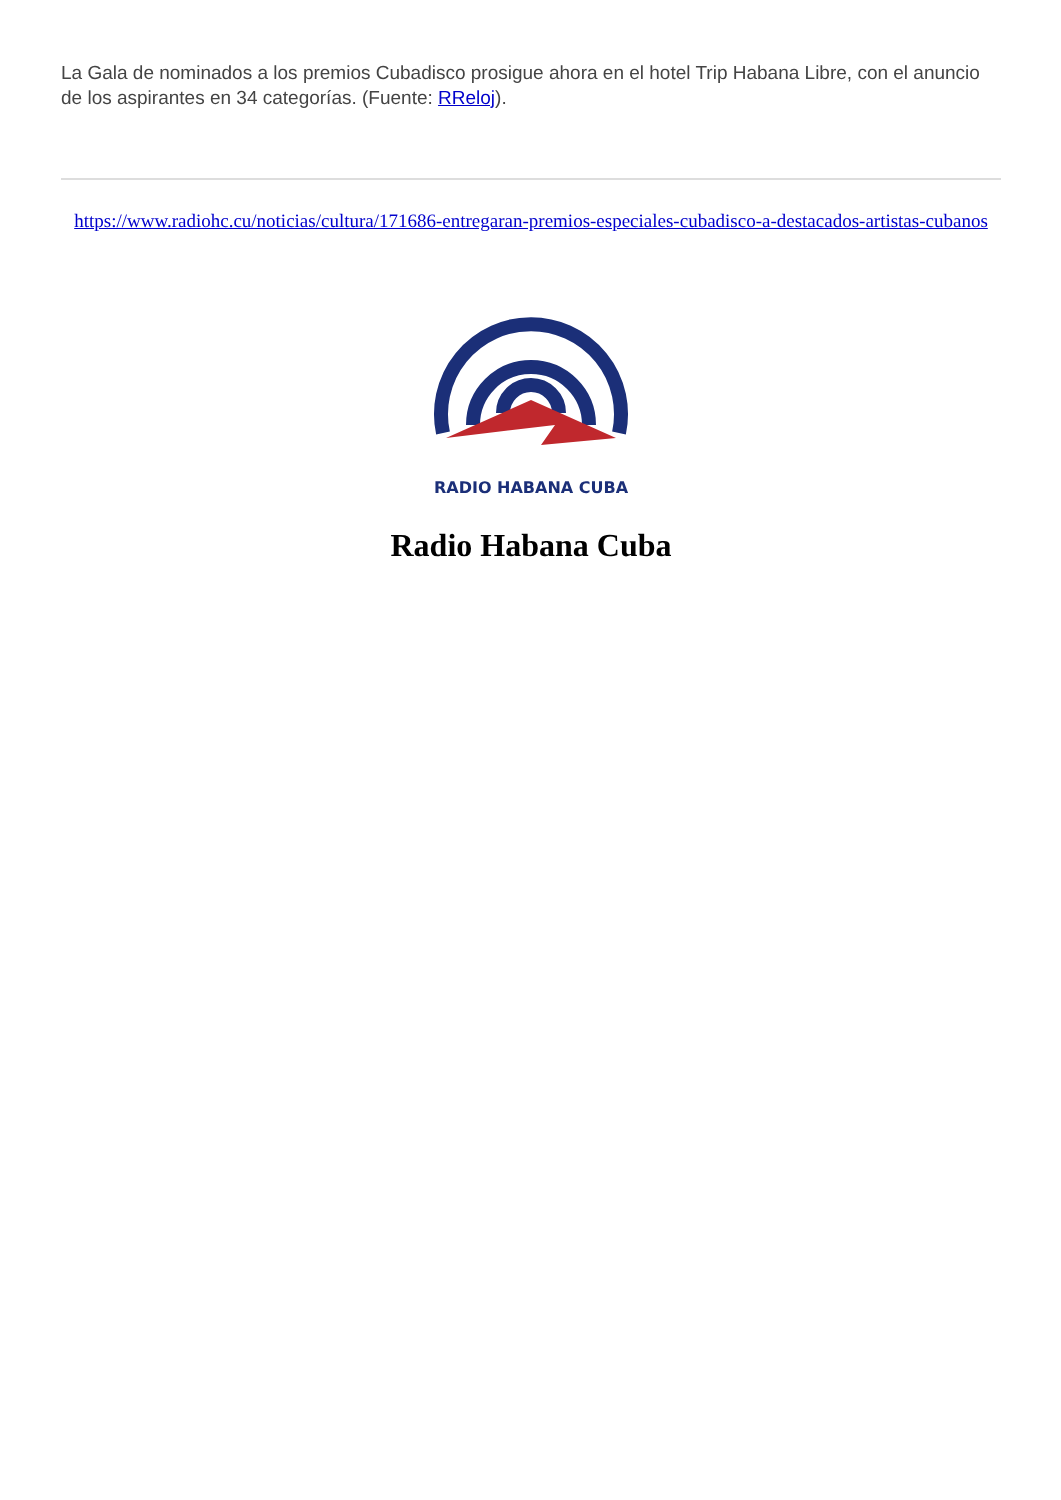La Gala de nominados a los premios Cubadisco prosigue ahora en el hotel Trip Habana Libre, con el anuncio de los aspirantes en 34 categorías. (Fuente: RReloj).
https://www.radiohc.cu/noticias/cultura/171686-entregaran-premios-especiales-cubadisco-a-destacados-artistas-cubanos
RADIO HABANA CUBA
Radio Habana Cuba